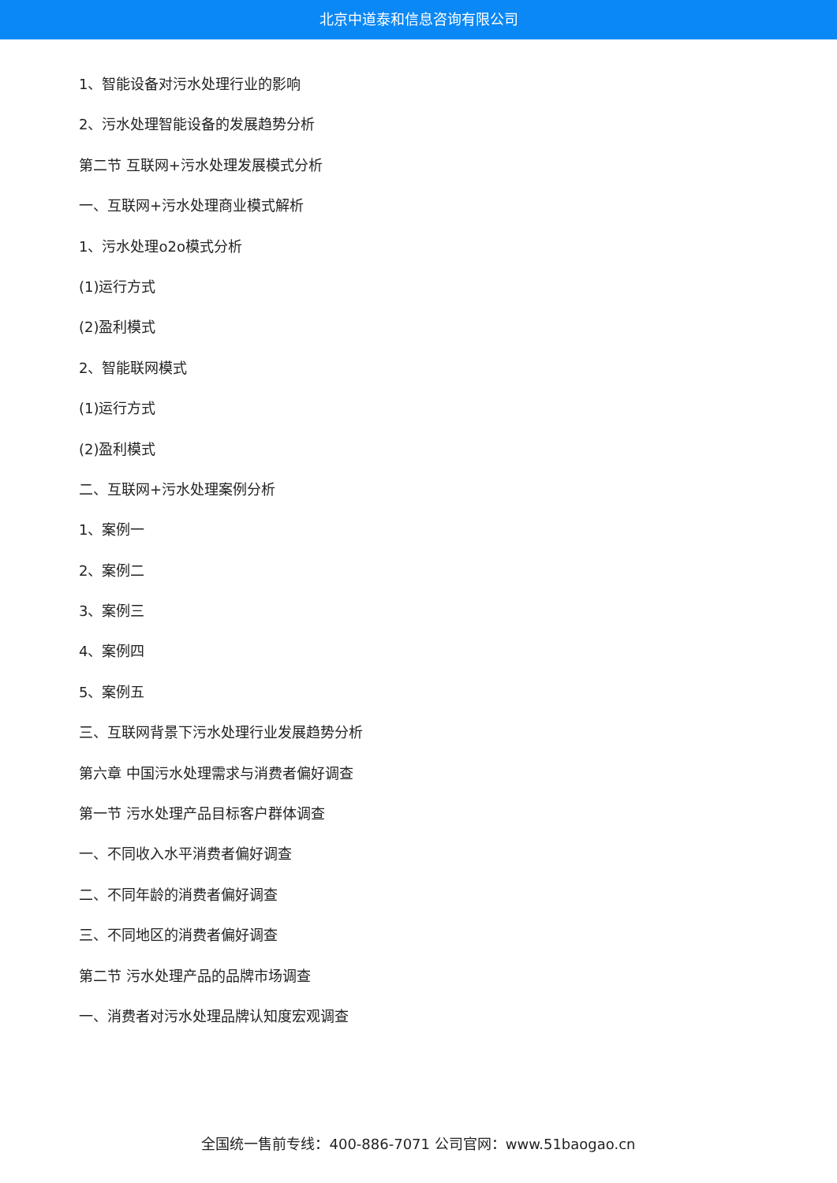北京中道泰和信息咨询有限公司
1、智能设备对污水处理行业的影响
2、污水处理智能设备的发展趋势分析
第二节 互联网+污水处理发展模式分析
一、互联网+污水处理商业模式解析
1、污水处理o2o模式分析
(1)运行方式
(2)盈利模式
2、智能联网模式
(1)运行方式
(2)盈利模式
二、互联网+污水处理案例分析
1、案例一
2、案例二
3、案例三
4、案例四
5、案例五
三、互联网背景下污水处理行业发展趋势分析
第六章 中国污水处理需求与消费者偏好调查
第一节 污水处理产品目标客户群体调查
一、不同收入水平消费者偏好调查
二、不同年龄的消费者偏好调查
三、不同地区的消费者偏好调查
第二节 污水处理产品的品牌市场调查
一、消费者对污水处理品牌认知度宏观调查
全国统一售前专线：400-886-7071 公司官网：www.51baogao.cn